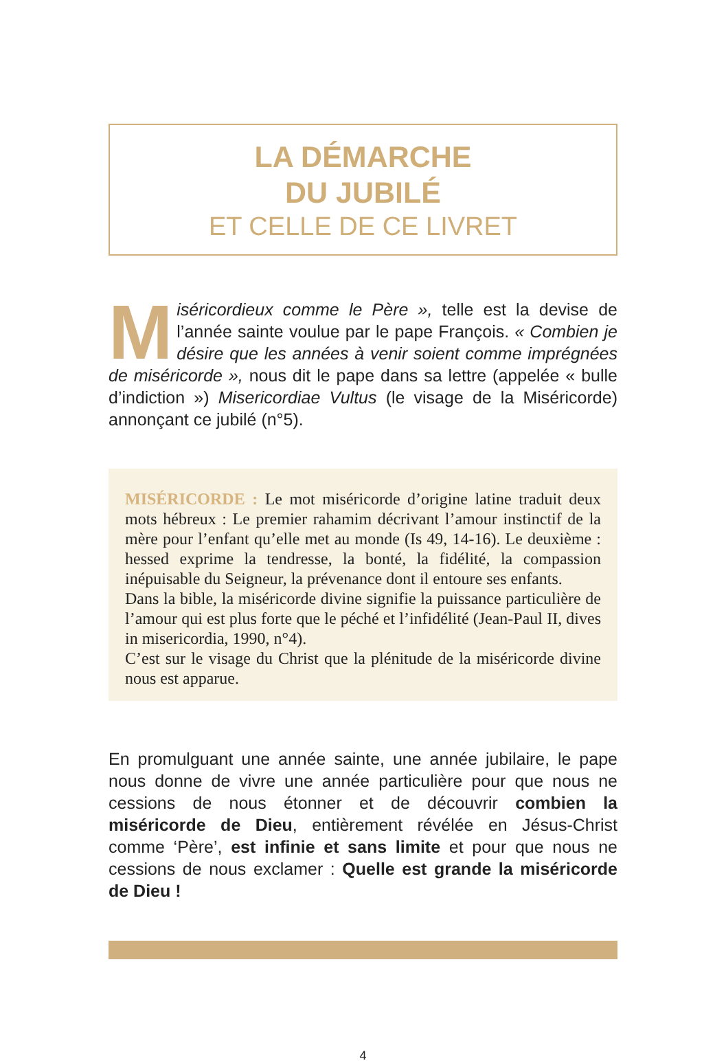LA DÉMARCHE
DU JUBILÉ
ET CELLE DE CE LIVRET
Miséricordieux comme le Père », telle est la devise de l’année sainte voulue par le pape François. « Combien je désire que les années à venir soient comme imprégnées de miséricorde », nous dit le pape dans sa lettre (appelée « bulle d’indiction ») Misericordiae Vultus (le visage de la Miséricorde) annonçant ce jubilé (n°5).
MISÉRICORDE : Le mot miséricorde d’origine latine traduit deux mots hébreux : Le premier rahamim décrivant l’amour instinctif de la mère pour l’enfant qu’elle met au monde (Is 49, 14-16). Le deuxième : hessed exprime la tendresse, la bonté, la fidélité, la compassion inépuisable du Seigneur, la prévenance dont il entoure ses enfants.
Dans la bible, la miséricorde divine signifie la puissance particulière de l’amour qui est plus forte que le péché et l’infidélité (Jean-Paul II, dives in misericordia, 1990, n°4).
C’est sur le visage du Christ que la plénitude de la miséricorde divine nous est apparue.
En promulguant une année sainte, une année jubilaire, le pape nous donne de vivre une année particulière pour que nous ne cessions de nous étonner et de découvrir combien la miséricorde de Dieu, entièrement révélée en Jésus-Christ comme ‘Père’, est infinie et sans limite et pour que nous ne cessions de nous exclamer : Quelle est grande la miséricorde de Dieu !
4